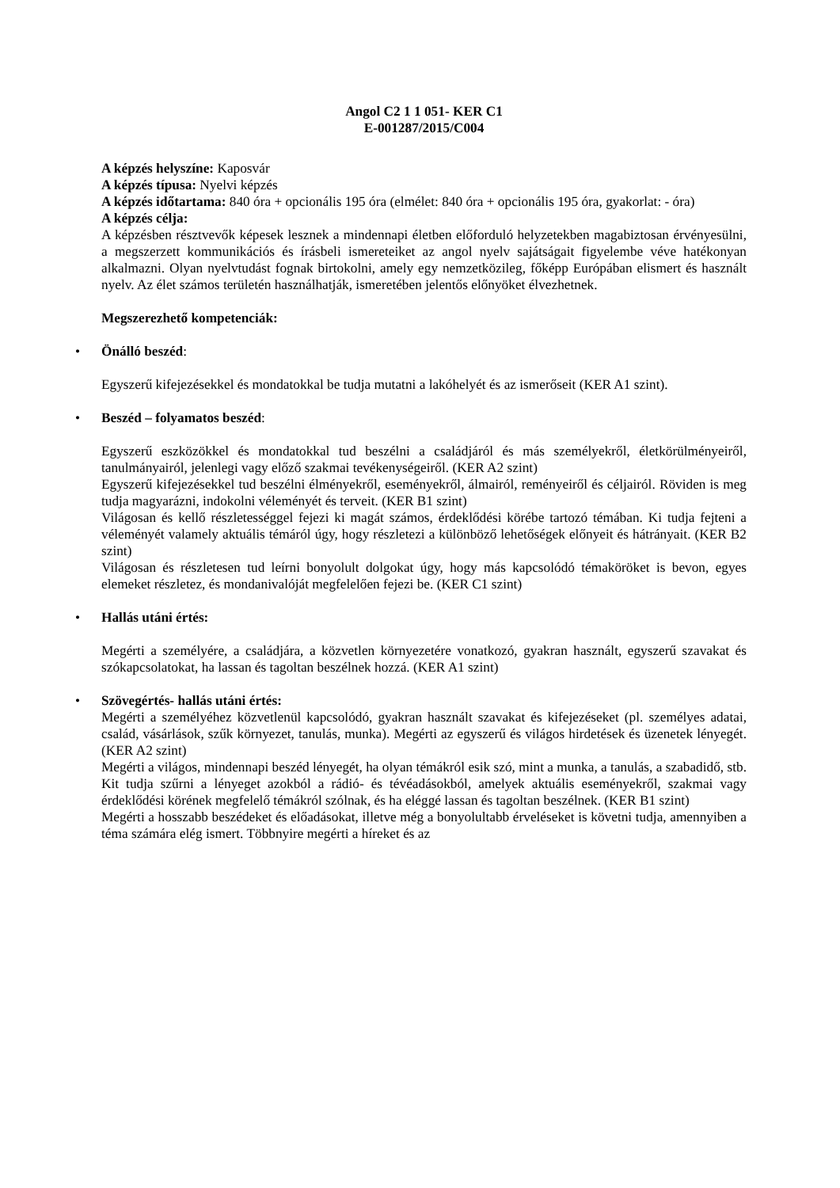Angol C2 1 1 051- KER C1
E-001287/2015/C004
A képzés helyszíne: Kaposvár
A képzés típusa: Nyelvi képzés
A képzés időtartama: 840 óra + opcionális 195 óra (elmélet: 840 óra + opcionális 195 óra, gyakorlat: - óra)
A képzés célja:
A képzésben résztvevők képesek lesznek a mindennapi életben előforduló helyzetekben magabiztosan érvényesülni, a megszerzett kommunikációs és írásbeli ismereteiket az angol nyelv sajátságait figyelembe véve hatékonyan alkalmazni. Olyan nyelvtudást fognak birtokolni, amely egy nemzetközileg, főképp Európában elismert és használt nyelv. Az élet számos területén használhatják, ismeretében jelentős előnyöket élvezhetnek.
Megszerezhető kompetenciák:
• Önálló beszéd:
Egyszerű kifejezésekkel és mondatokkal be tudja mutatni a lakóhelyét és az ismerőseit (KER A1 szint).
• Beszéd – folyamatos beszéd:
Egyszerű eszközökkel és mondatokkal tud beszélni a családjáról és más személyekről, életkörülményeiről, tanulmányairól, jelenlegi vagy előző szakmai tevékenységeiről. (KER A2 szint)
Egyszerű kifejezésekkel tud beszélni élményekről, eseményekről, álmairól, reményeiről és céljairól. Röviden is meg tudja magyarázni, indokolni véleményét és terveit. (KER B1 szint)
Világosan és kellő részletességgel fejezi ki magát számos, érdeklődési körébe tartozó témában. Ki tudja fejteni a véleményét valamely aktuális témáról úgy, hogy részletezi a különböző lehetőségek előnyeit és hátrányait. (KER B2 szint)
Világosan és részletesen tud leírni bonyolult dolgokat úgy, hogy más kapcsolódó témaköröket is bevon, egyes elemeket részletez, és mondanivalóját megfelelően fejezi be. (KER C1 szint)
• Hallás utáni értés:
Megérti a személyére, a családjára, a közvetlen környezetére vonatkozó, gyakran használt, egyszerű szavakat és szókapcsolatokat, ha lassan és tagoltan beszélnek hozzá. (KER A1 szint)
• Szövegértés- hallás utáni értés:
Megérti a személyéhez közvetlenül kapcsolódó, gyakran használt szavakat és kifejezéseket (pl. személyes adatai, család, vásárlások, szűk környezet, tanulás, munka). Megérti az egyszerű és világos hirdetések és üzenetek lényegét. (KER A2 szint)
Megérti a világos, mindennapi beszéd lényegét, ha olyan témákról esik szó, mint a munka, a tanulás, a szabadidő, stb. Kit tudja szűrni a lényeget azokból a rádió- és tévéadásokból, amelyek aktuális eseményekről, szakmai vagy érdeklődési körének megfelelő témákról szólnak, és ha eléggé lassan és tagoltan beszélnek. (KER B1 szint)
Megérti a hosszabb beszédeket és előadásokat, illetve még a bonyolultabb érveléseket is követni tudja, amennyiben a téma számára elég ismert. Többnyire megérti a híreket és az